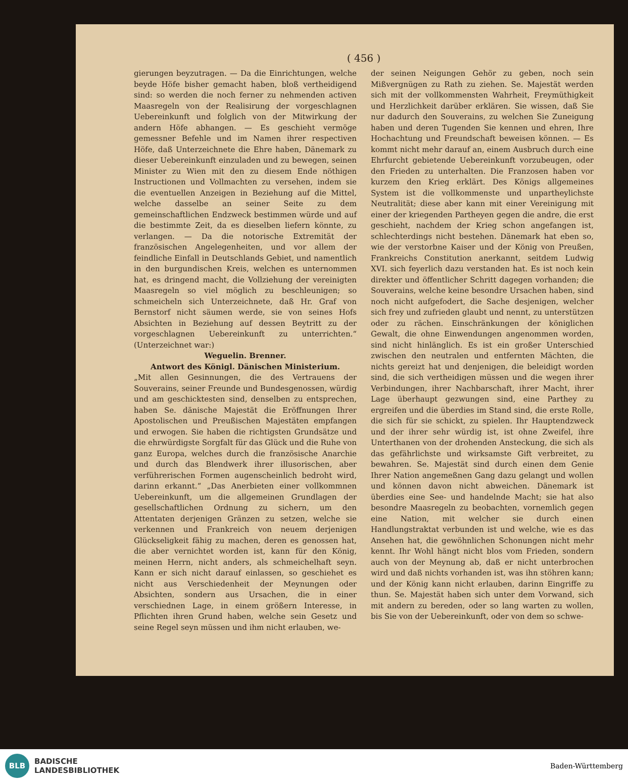( 456 )
gierungen beyzutragen. — Da die Einrichtungen, welche beyde Höfe bisher gemacht haben, bloß vertheidigend sind: so werden die noch ferner zu nehmenden activen Maasregeln von der Realisirung der vorgeschlagnen Uebereinkunft und folglich von der Mitwirkung der andern Höfe abhangen. — Es geschieht vermöge gemessner Befehle und im Namen ihrer respectiven Höfe, daß Unterzeichnete die Ehre haben, Dänemark zu dieser Uebereinkunft einzuladen und zu bewegen, seinen Minister zu Wien mit den zu diesem Ende nöthigen Instructionen und Vollmachten zu versehen, indem sie die eventuellen Anzeigen in Beziehung auf die Mittel, welche dasselbe an seiner Seite zu dem gemeinschaftlichen Endzweck bestimmen würde und auf die bestimmte Zeit, da es dieselben liefern könnte, zu verlangen. — Da die notorische Extremität der französischen Angelegenheiten, und vor allem der feindliche Einfall in Deutschlands Gebiet, und namentlich in den burgundischen Kreis, welchen es unternommen hat, es dringend macht, die Vollziehung der vereinigten Maasregeln so viel möglich zu beschleunigen; so schmeicheln sich Unterzeichnete, daß Hr. Graf von Bernstorf nicht säumen werde, sie von seines Hofs Absichten in Beziehung auf dessen Beytritt zu der vorgeschlagnen Uebereinkunft zu unterrichten.“ (Unterzeichnet war:)
Weguelin. Brenner.
Antwort des Königl. Dänischen Ministerium.
„Mit allen Gesinnungen, die des Vertrauens der Souverains, seiner Freunde und Bundesgenossen, würdig und am geschicktesten sind, denselben zu entsprechen, haben Se. dänische Majestät die Eröffnungen Ihrer Apostolischen und Preußischen Majestäten empfangen und erwogen. Sie haben die richtigsten Grundsätze und die ehrwürdigste Sorgfalt für das Glück und die Ruhe von ganz Europa, welches durch die französische Anarchie und durch das Blendwerk ihrer illusorischen, aber verführerischen Formen augenscheinlich bedroht wird, darinn erkannt.“ „Das Anerbieten einer vollkommnen Uebereinkunft, um die allgemeinen Grundlagen der gesellschaftlichen Ordnung zu sichern, um den Attentaten derjenigen Gränzen zu setzen, welche sie verkennen und Frankreich von neuem derjenigen Glückseligkeit fähig zu machen, deren es genossen hat, die aber vernichtet worden ist, kann für den König, meinen Herrn, nicht anders, als schmeichelhaft seyn. Kann er sich nicht darauf einlassen, so geschiehet es nicht aus Verschiedenheit der Meynungen oder Absichten, sondern aus Ursachen, die in einer verschiednen Lage, in einem größern Interesse, in Pflichten ihren Grund haben, welche sein Gesetz und seine Regel seyn müssen und ihm nicht erlauben, we-
der seinen Neigungen Gehör zu geben, noch sein Mißvergnügen zu Rath zu ziehen. Se. Majestät werden sich mit der vollkommensten Wahrheit, Freymüthigkeit und Herzlichkeit darüber erklären. Sie wissen, daß Sie nur dadurch den Souverains, zu welchen Sie Zuneigung haben und deren Tugenden Sie kennen und ehren, Ihre Hochachtung und Freundschaft beweisen können. — Es kommt nicht mehr darauf an, einem Ausbruch durch eine Ehrfurcht gebietende Uebereinkunft vorzubeugen, oder den Frieden zu unterhalten. Die Franzosen haben vor kurzem den Krieg erklärt. Des Königs allgemeines System ist die vollkommenste und unpartheylichste Neutralität; diese aber kann mit einer Vereinigung mit einer der kriegenden Partheyen gegen die andre, die erst geschieht, nachdem der Krieg schon angefangen ist, schlechterdings nicht bestehen. Dänemark hat eben so, wie der verstorbne Kaiser und der König von Preußen, Frankreichs Constitution anerkannt, seitdem Ludwig XVI. sich feyerlich dazu verstanden hat. Es ist noch kein direkter und öffentlicher Schritt dagegen vorhanden; die Souverains, welche keine besondre Ursachen haben, sind noch nicht aufgefodert, die Sache desjenigen, welcher sich frey und zufrieden glaubt und nennt, zu unterstützen oder zu rächen. Einschränkungen der königlichen Gewalt, die ohne Einwendungen angenommen worden, sind nicht hinlänglich. Es ist ein großer Unterschied zwischen den neutralen und entfernten Mächten, die nichts gereizt hat und denjenigen, die beleidigt worden sind, die sich vertheidigen müssen und die wegen ihrer Verbindungen, ihrer Nachbarschaft, ihrer Macht, ihrer Lage überhaupt gezwungen sind, eine Parthey zu ergreifen und die überdies im Stand sind, die erste Rolle, die sich für sie schickt, zu spielen. Ihr Hauptendzweck und der ihrer sehr würdig ist, ist ohne Zweifel, ihre Unterthanen von der drohenden Ansteckung, die sich als das gefährlichste und wirksamste Gift verbreitet, zu bewahren. Se. Majestät sind durch einen dem Genie Ihrer Nation angemeßnen Gang dazu gelangt und wollen und können davon nicht abweichen. Dänemark ist überdies eine See- und handelnde Macht; sie hat also besondre Maasregeln zu beobachten, vornemlich gegen eine Nation, mit welcher sie durch einen Handlungstraktat verbunden ist und welche, wie es das Ansehen hat, die gewöhnlichen Schonungen nicht mehr kennt. Ihr Wohl hängt nicht blos vom Frieden, sondern auch von der Meynung ab, daß er nicht unterbrochen wird und daß nichts vorhanden ist, was ihn stöhren kann; und der König kann nicht erlauben, darinn Eingriffe zu thun. Se. Majestät haben sich unter dem Vorwand, sich mit andern zu bereden, oder so lang warten zu wollen, bis Sie von der Uebereinkunft, oder von dem so schwe-
BLB
BADISCHE
LANDESBIBLIOTHEK
Baden-Württemberg